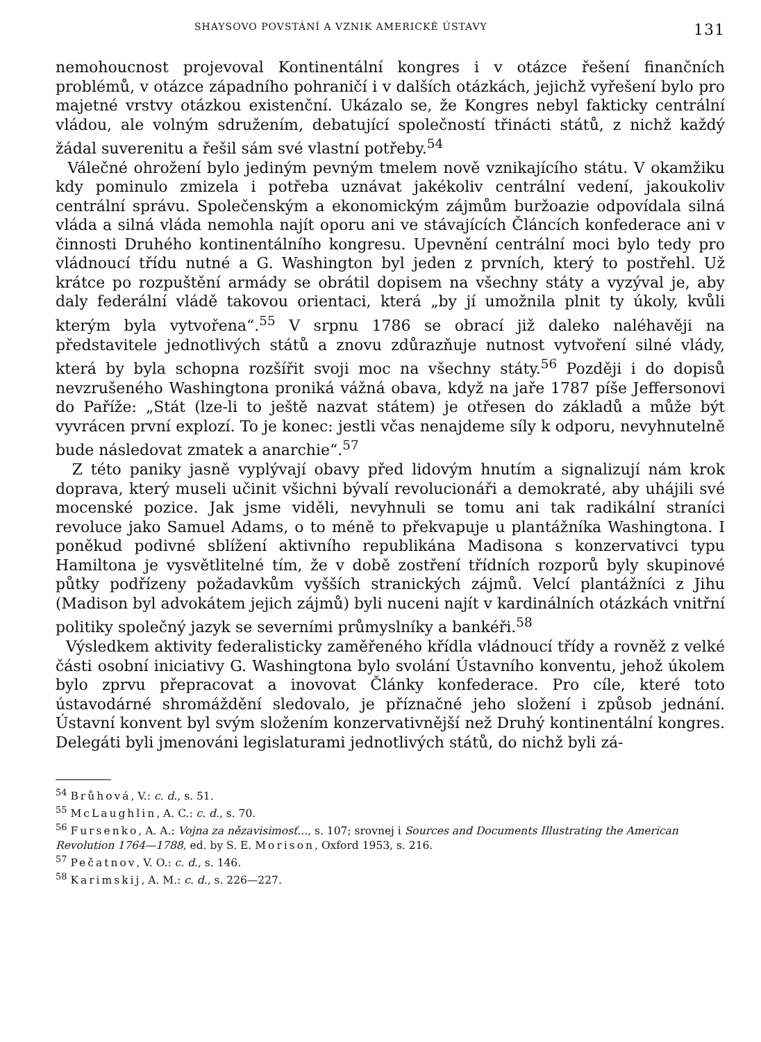SHAYSOVO POVSTÁNÍ A VZNIK AMERICKÉ ÚSTAVY 131
nemohoucnost projevoval Kontinentální kongres i v otázce řešení finančních problémů, v otázce západního pohraničí i v dalších otázkách, jejichž vyřešení bylo pro majetné vrstvy otázkou existenční. Ukázalo se, že Kongres nebyl fakticky centrální vládou, ale volným sdružením, debatující společností třinácti států, z nichž každý žádal suverenitu a řešil sám své vlastní potřeby.<sup>54</sup>
Válečné ohrožení bylo jediným pevným tmelem nově vznikajícího státu. V okamžiku kdy pominulo zmizela i potřeba uznávat jakékoliv centrální vedení, jakoukoliv centrální správu. Společenským a ekonomickým zájmům buržoazie odpovídala silná vláda a silná vláda nemohla najít oporu ani ve stávajících Článcích konfederace ani v činnosti Druhého kontinentálního kongresu. Upevnění centrální moci bylo tedy pro vládnoucí třídu nutné a G. Washington byl jeden z prvních, který to postřehl. Už krátce po rozpuštění armády se obrátil dopisem na všechny státy a vyzýval je, aby daly federální vládě takovou orientaci, která „by jí umožnila plnit ty úkoly, kvůli kterým byla vytvořena“.<sup>55</sup> V srpnu 1786 se obrací již daleko naléhavěji na představitele jednotlivých států a znovu zdůrazňuje nutnost vytvoření silné vlády, která by byla schopna rozšířit svoji moc na všechny státy.<sup>56</sup> Později i do dopisů nevzrušeného Washingtona proniká vážná obava, když na jaře 1787 píše Jeffersonovi do Paříže: „Stát (lze-li to ještě nazvat státem) je otřesen do základů a může být vyvrácen první explozí. To je konec: jestli včas nenajdeme síly k odporu, nevyhnutelně bude následovat zmatek a anarchie“.<sup>57</sup>
Z této paniky jasně vyplývají obavy před lidovým hnutím a signalizují nám krok doprava, který museli učinit všichni bývalí revolucionáři a demokraté, aby uhájili své mocenské pozice. Jak jsme viděli, nevyhnuli se tomu ani tak radikální straníci revoluce jako Samuel Adams, o to méně to překvapuje u plantážníka Washingtona. I poněkud podivné sblížení aktivního republikána Madisona s konzervativci typu Hamiltona je vysvětlitelné tím, že v době zostření třídních rozporů byly skupinové půtky podřízeny požadavkům vyšších stranických zájmů. Velcí plantážníci z Jihu (Madison byl advokátem jejich zájmů) byli nuceni najít v kardinálních otázkách vnitřní politiky společný jazyk se severními průmyslníky a bankéři.<sup>58</sup>
Výsledkem aktivity federalisticky zaměřeného křídla vládnoucí třídy a rovněž z velké části osobní iniciativy G. Washingtona bylo svolání Ústavního konventu, jehož úkolem bylo zprvu přepracovat a inovovat Články konfederace. Pro cíle, které toto ústavodárné shromáždění sledovalo, je příznačné jeho složení i způsob jednání. Ústavní konvent byl svým složením konzervativnější než Druhý kontinentální kongres. Delegáti byli jmenováni legislaturami jednotlivých států, do nichž byli zá-
<sup>54</sup> Brůhová, V.: c. d., s. 51.
<sup>55</sup> McLaughlin, A. C.: c. d., s. 70.
<sup>56</sup> Fursenko, A. A.: Vojna za nězavisimosť..., s. 107; srovnej i Sources and Documents Illustrating the American Revolution 1764—1788, ed. by S. E. Morison, Oxford 1953, s. 216.
<sup>57</sup> Pečatnov, V. O.: c. d., s. 146.
<sup>58</sup> Karimskij, A. M.: c. d., s. 226—227.